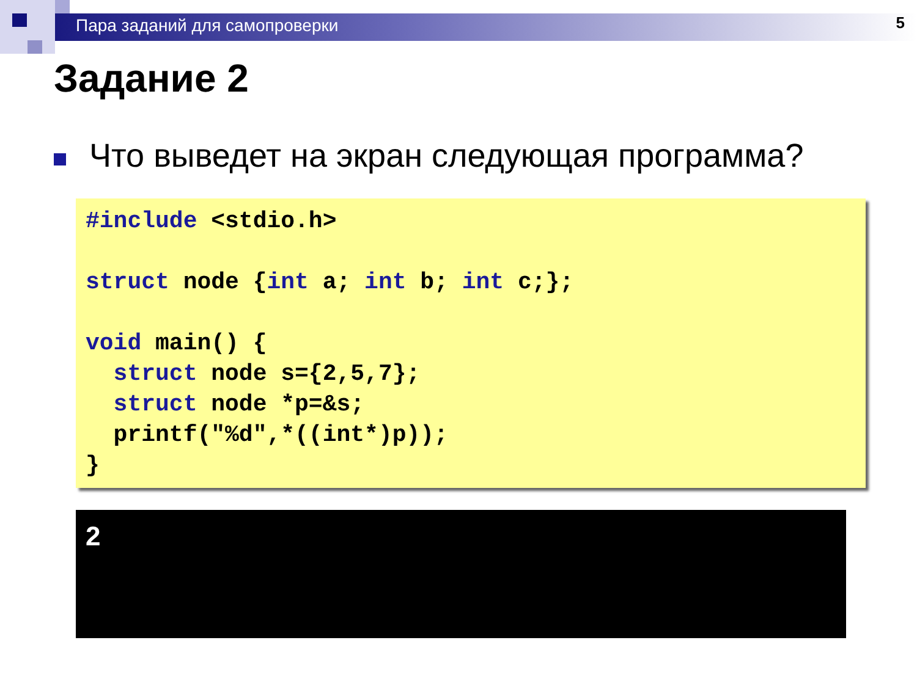Пара заданий для самопроверки
5
Задание 2
Что выведет на экран следующая программа?
#include <stdio.h> struct node {int a; int b; int c;}; void main() { struct node s={2,5,7}; struct node *p=&s; printf("%d",*((int*)p)); }
2